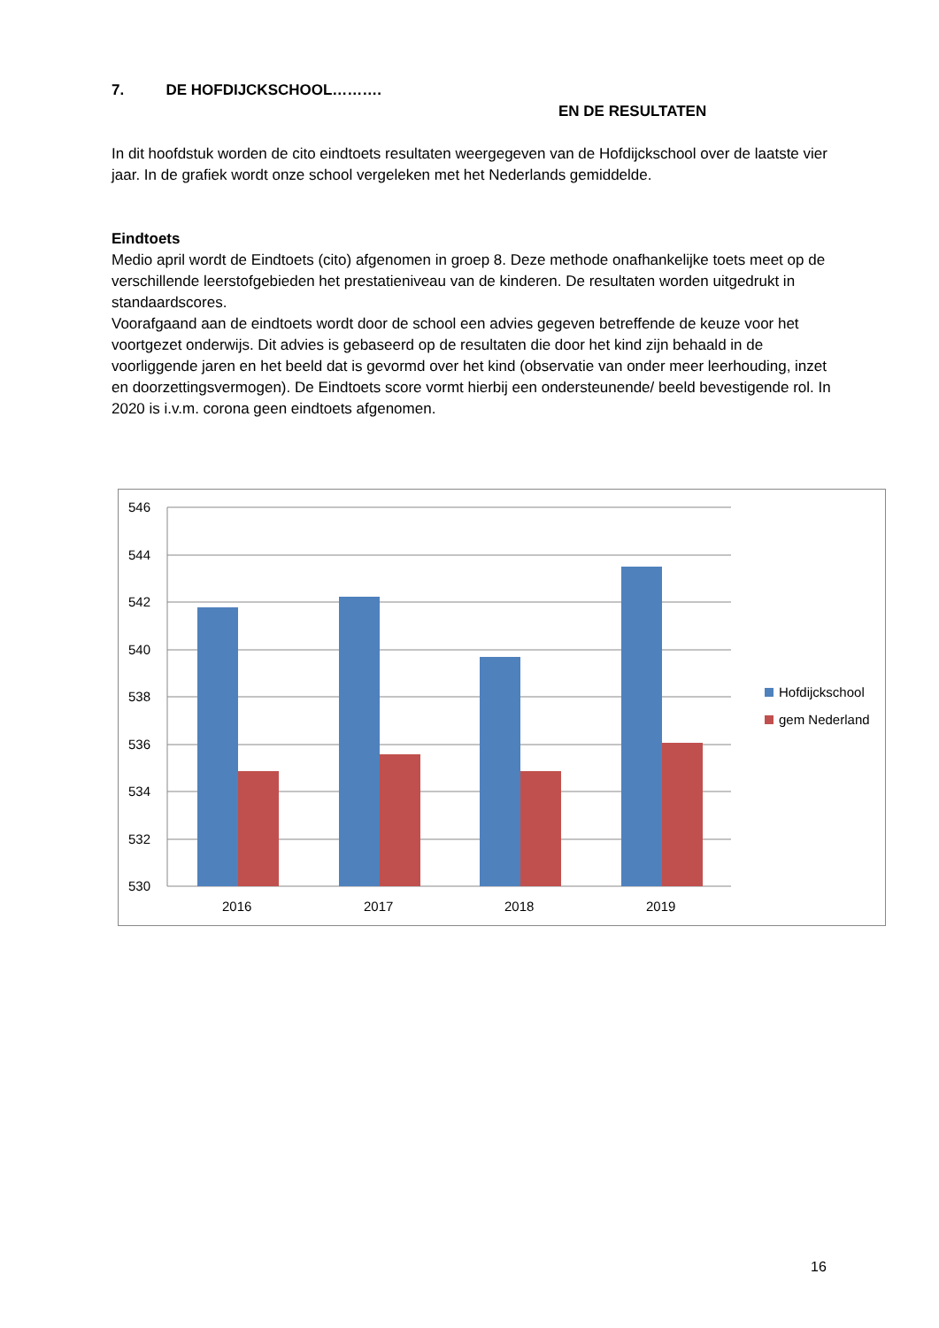7. DE HOFDIJCKSCHOOL……….
EN DE RESULTATEN
In dit hoofdstuk worden de cito eindtoets resultaten weergegeven van de Hofdijckschool over de laatste vier jaar. In de grafiek wordt onze school vergeleken met het Nederlands gemiddelde.
Eindtoets
Medio april wordt de Eindtoets (cito) afgenomen in groep 8. Deze methode onafhankelijke toets meet op de verschillende leerstofgebieden het prestatieniveau van de kinderen. De resultaten worden uitgedrukt in standaardscores.
Voorafgaand aan de eindtoets wordt door de school een advies gegeven betreffende de keuze voor het voortgezet onderwijs. Dit advies is gebaseerd op de resultaten die door het kind zijn behaald in de voorliggende jaren en het beeld dat is gevormd over het kind (observatie van onder meer leerhouding, inzet en doorzettingsvermogen). De Eindtoets score vormt hierbij een ondersteunende/ beeld bevestigende rol. In 2020 is i.v.m. corona geen eindtoets afgenomen.
546
544
542
540
538
536
534
532
530
2016
2017
2018
2019
Hofdijckschool
gem Nederland
16